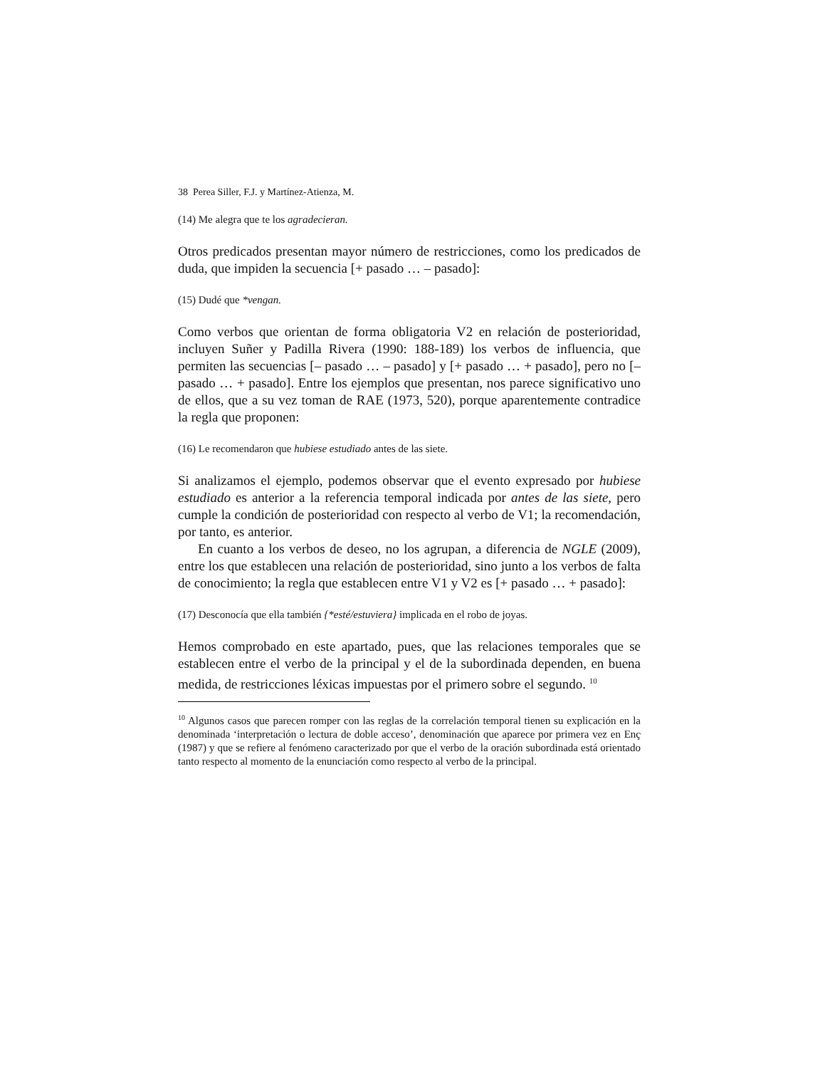38 Perea Siller, F.J. y Martínez-Atienza, M.
(14) Me alegra que te los agradecieran.
Otros predicados presentan mayor número de restricciones, como los predicados de duda, que impiden la secuencia [+ pasado … – pasado]:
(15) Dudé que *vengan.
Como verbos que orientan de forma obligatoria V2 en relación de posterioridad, incluyen Suñer y Padilla Rivera (1990: 188-189) los verbos de influencia, que permiten las secuencias [– pasado … – pasado] y [+ pasado … + pasado], pero no [– pasado … + pasado]. Entre los ejemplos que presentan, nos parece significativo uno de ellos, que a su vez toman de RAE (1973, 520), porque aparentemente contradice la regla que proponen:
(16) Le recomendaron que hubiese estudiado antes de las siete.
Si analizamos el ejemplo, podemos observar que el evento expresado por hubiese estudiado es anterior a la referencia temporal indicada por antes de las siete, pero cumple la condición de posterioridad con respecto al verbo de V1; la recomendación, por tanto, es anterior.
En cuanto a los verbos de deseo, no los agrupan, a diferencia de NGLE (2009), entre los que establecen una relación de posterioridad, sino junto a los verbos de falta de conocimiento; la regla que establecen entre V1 y V2 es [+ pasado … + pasado]:
(17) Desconocía que ella también {*esté/estuviera} implicada en el robo de joyas.
Hemos comprobado en este apartado, pues, que las relaciones temporales que se establecen entre el verbo de la principal y el de la subordinada dependen, en buena medida, de restricciones léxicas impuestas por el primero sobre el segundo. <sup>10</sup>
<sup>10</sup> Algunos casos que parecen romper con las reglas de la correlación temporal tienen su explicación en la denominada ‘interpretación o lectura de doble acceso’, denominación que aparece por primera vez en Ençּ (1987) y que se refiere al fenómeno caracterizado por que el verbo de la oración subordinada está orientado tanto respecto al momento de la enunciación como respecto al verbo de la principal.